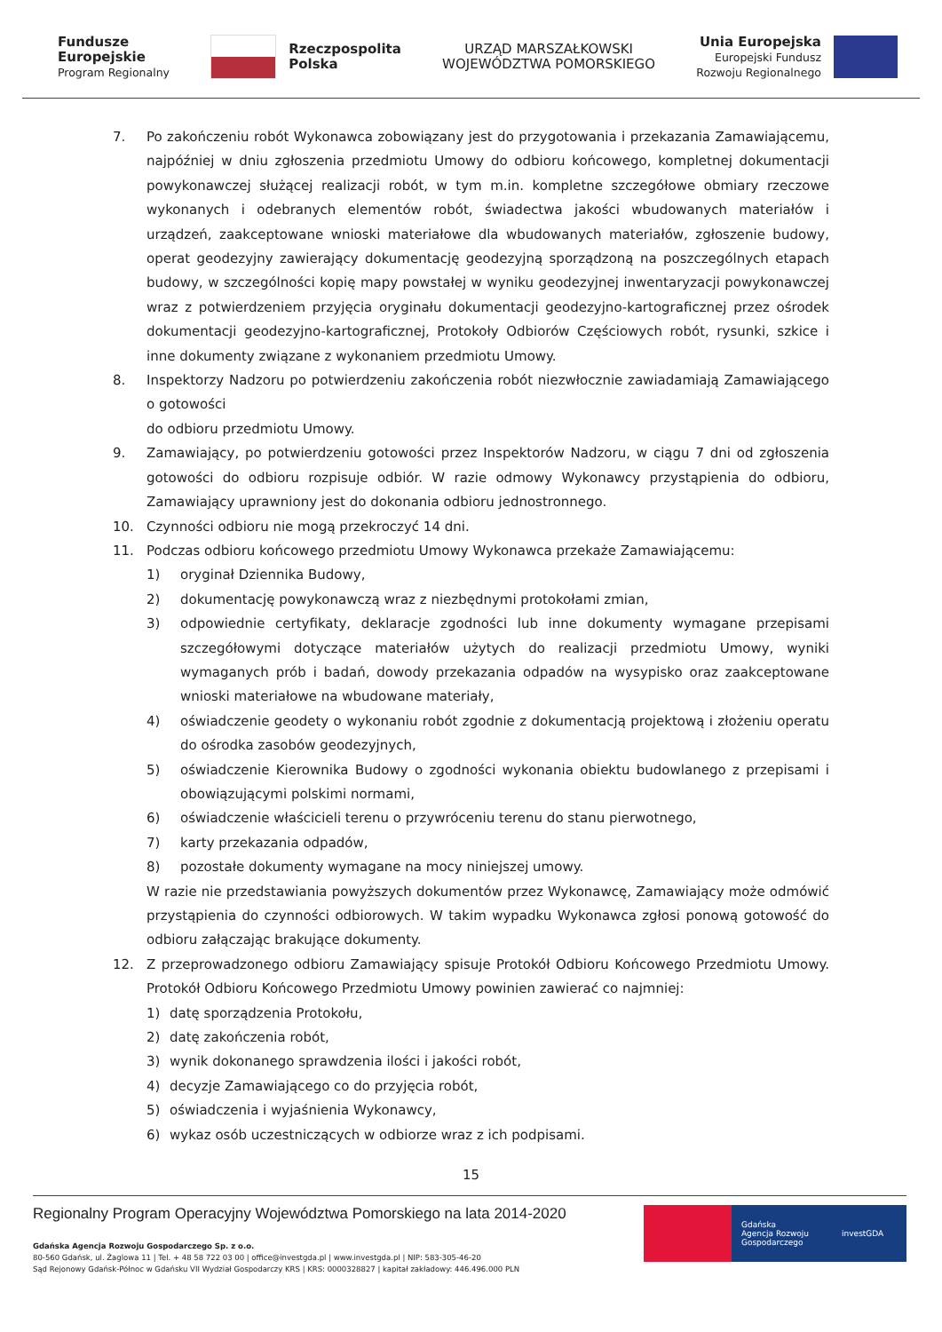Fundusze
Europejskie
Program Regionalny
Rzeczpospolita
Polska
URZĄD MARSZAŁKOWSKI
WOJEWÓDZTWA POMORSKIEGO
Unia Europejska
Europejski Fundusz
Rozwoju Regionalnego
7. Po zakończeniu robót Wykonawca zobowiązany jest do przygotowania i przekazania Zamawiającemu, najpóźniej w dniu zgłoszenia przedmiotu Umowy do odbioru końcowego, kompletnej dokumentacji powykonawczej służącej realizacji robót, w tym m.in. kompletne szczegółowe obmiary rzeczowe wykonanych i odebranych elementów robót, świadectwa jakości wbudowanych materiałów i urządzeń, zaakceptowane wnioski materiałowe dla wbudowanych materiałów, zgłoszenie budowy, operat geodezyjny zawierający dokumentację geodezyjną sporządzoną na poszczególnych etapach budowy, w szczególności kopię mapy powstałej w wyniku geodezyjnej inwentaryzacji powykonawczej wraz z potwierdzeniem przyjęcia oryginału dokumentacji geodezyjno-kartograficznej przez ośrodek dokumentacji geodezyjno-kartograficznej, Protokoły Odbiorów Częściowych robót, rysunki, szkice i inne dokumenty związane z wykonaniem przedmiotu Umowy.
8. Inspektorzy Nadzoru po potwierdzeniu zakończenia robót niezwłocznie zawiadamiają Zamawiającego o gotowości
do odbioru przedmiotu Umowy.
9. Zamawiający, po potwierdzeniu gotowości przez Inspektorów Nadzoru, w ciągu 7 dni od zgłoszenia gotowości do odbioru rozpisuje odbiór. W razie odmowy Wykonawcy przystąpienia do odbioru, Zamawiający uprawniony jest do dokonania odbioru jednostronnego.
10. Czynności odbioru nie mogą przekroczyć 14 dni.
11. Podczas odbioru końcowego przedmiotu Umowy Wykonawca przekaże Zamawiającemu:
1) oryginał Dziennika Budowy,
2) dokumentację powykonawczą wraz z niezbędnymi protokołami zmian,
3) odpowiednie certyfikaty, deklaracje zgodności lub inne dokumenty wymagane przepisami szczegółowymi dotyczące materiałów użytych do realizacji przedmiotu Umowy, wyniki wymaganych prób i badań, dowody przekazania odpadów na wysypisko oraz zaakceptowane wnioski materiałowe na wbudowane materiały,
4) oświadczenie geodety o wykonaniu robót zgodnie z dokumentacją projektową i złożeniu operatu do ośrodka zasobów geodezyjnych,
5) oświadczenie Kierownika Budowy o zgodności wykonania obiektu budowlanego z przepisami i obowiązującymi polskimi normami,
6) oświadczenie właścicieli terenu o przywróceniu terenu do stanu pierwotnego,
7) karty przekazania odpadów,
8) pozostałe dokumenty wymagane na mocy niniejszej umowy.
W razie nie przedstawiania powyższych dokumentów przez Wykonawcę, Zamawiający może odmówić przystąpienia do czynności odbiorowych. W takim wypadku Wykonawca zgłosi ponową gotowość do odbioru załączając brakujące dokumenty.
12. Z przeprowadzonego odbioru Zamawiający spisuje Protokół Odbioru Końcowego Przedmiotu Umowy. Protokół Odbioru Końcowego Przedmiotu Umowy powinien zawierać co najmniej:
1) datę sporządzenia Protokołu,
2) datę zakończenia robót,
3) wynik dokonanego sprawdzenia ilości i jakości robót,
4) decyzje Zamawiającego co do przyjęcia robót,
5) oświadczenia i wyjaśnienia Wykonawcy,
6) wykaz osób uczestniczących w odbiorze wraz z ich podpisami.
15
Regionalny Program Operacyjny Województwa Pomorskiego na lata 2014-2020
Gdańska Agencja Rozwoju Gospodarczego Sp. z o.o.
80-560 Gdańsk, ul. Żaglowa 11 | Tel. + 48 58 722 03 00 | office@investgda.pl | www.investgda.pl | NIP: 583-305-46-20
Sąd Rejonowy Gdańsk-Północ w Gdańsku VII Wydział Gospodarczy KRS | KRS: 0000328827 | kapitał zakładowy: 446.496.000 PLN
Gdańska
Agencja Rozwoju
Gospodarczego
investGDA